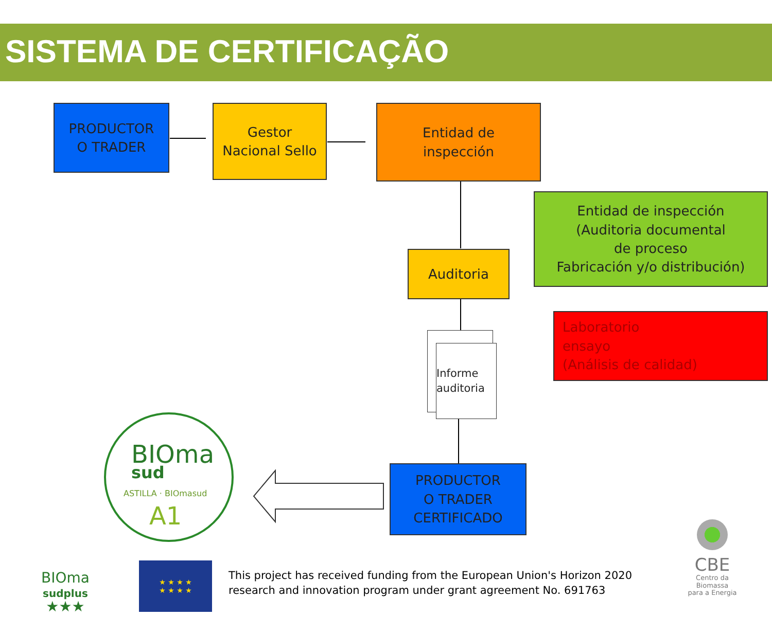SISTEMA DE CERTIFICAÇÃO
PRODUCTOR
O TRADER
Gestor
Nacional Sello
Entidad de
inspección
Entidad de inspección
(Auditoria documental
de proceso
Fabricación y/o distribución)
Auditoria
Laboratorio
ensayo
(Análisis de calidad)
Informe
auditoria
PRODUCTOR
O TRADER
CERTIFICADO
BIOma
sud
ASTILLA · BIOmasud
A1
BIOma
sudplus
★★★
★ ★ ★ ★
★ ★ ★ ★
This project has received funding from the European Union's Horizon 2020
research and innovation program under grant agreement No. 691763
CBE
Centro da Biomassa para a Energia